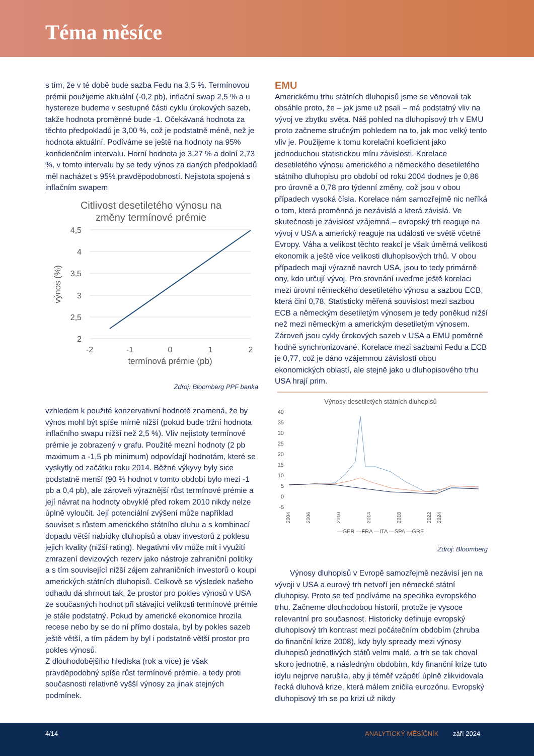Téma měsíce
s tím, že v té době bude sazba Fedu na 3,5 %. Termínovou prémii použijeme aktuální (-0,2 pb), inflační swap 2,5 % a u hystereze budeme v sestupné části cyklu úrokových sazeb, takže hodnota proměnné bude -1. Očekávaná hodnota za těchto předpokladů je 3,00 %, což je podstatně méně, než je hodnota aktuální. Podíváme se ještě na hodnoty na 95% konfidenčním intervalu. Horní hodnota je 3,27 % a dolní 2,73 %, v tomto intervalu by se tedy výnos za daných předpokladů měl nacházet s 95% pravděpodobností. Nejistota spojená s inflačním swapem
Citlivost desetiletého výnosu na
změny termínové prémie
4,5
4
3,5
3
2,5
2
-2
-1
0
1
2
termínová prémie (pb)
výnos (%)
Zdroj: Bloomberg PPF banka
vzhledem k použité konzervativní hodnotě znamená, že by výnos mohl být spíše mírně nižší (pokud bude tržní hodnota inflačního swapu nižší než 2,5 %). Vliv nejistoty termínové prémie je zobrazený v grafu. Použité mezní hodnoty (2 pb maximum a -1,5 pb minimum) odpovídají hodnotám, které se vyskytly od začátku roku 2014. Běžné výkyvy byly sice podstatně menší (90 % hodnot v tomto období bylo mezi -1 pb a 0,4 pb), ale zároveň výraznější růst termínové prémie a její návrat na hodnoty obvyklé před rokem 2010 nikdy nelze úplně vyloučit. Její potenciální zvýšení může například souviset s růstem amerického státního dluhu a s kombinací dopadu větší nabídky dluhopisů a obav investorů z poklesu jejich kvality (nižší rating). Negativní vliv může mít i využití zmrazení devizových rezerv jako nástroje zahraniční politiky a s tím související nižší zájem zahraničních investorů o koupi amerických státních dluhopisů. Celkově se výsledek našeho odhadu dá shrnout tak, že prostor pro pokles výnosů v USA ze současných hodnot při stávající velikosti termínové prémie je stále podstatný. Pokud by americké ekonomice hrozila recese nebo by se do ní přímo dostala, byl by pokles sazeb ještě větší, a tím pádem by byl i podstatně větší prostor pro pokles výnosů.
Z dlouhodobějšího hlediska (rok a více) je však pravděpodobný spíše růst termínové prémie, a tedy proti současnosti relativně vyšší výnosy za jinak stejných podmínek.
EMU
Americkému trhu státních dluhopisů jsme se věnovali tak obsáhle proto, že – jak jsme už psali – má podstatný vliv na vývoj ve zbytku světa. Náš pohled na dluhopisový trh v EMU proto začneme stručným pohledem na to, jak moc velký tento vliv je. Použijeme k tomu korelační koeficient jako jednoduchou statistickou míru závislosti. Korelace desetiletého výnosu amerického a německého desetiletého státního dluhopisu pro období od roku 2004 dodnes je 0,86 pro úrovně a 0,78 pro týdenní změny, což jsou v obou případech vysoká čísla. Korelace nám samozřejmě nic neříká o tom, která proměnná je nezávislá a která závislá. Ve skutečnosti je závislost vzájemná – evropský trh reaguje na vývoj v USA a americký reaguje na události ve světě včetně Evropy. Váha a velikost těchto reakcí je však úměrná velikosti ekonomik a ještě více velikosti dluhopisových trhů. V obou případech mají výrazně navrch USA, jsou to tedy primárně ony, kdo určují vývoj. Pro srovnání uveďme ještě korelaci mezi úrovní německého desetiletého výnosu a sazbou ECB, která činí 0,78. Statisticky měřená souvislost mezi sazbou ECB a německým desetiletým výnosem je tedy poněkud nižší než mezi německým a americkým desetiletým výnosem. Zároveň jsou cykly úrokových sazeb v USA a EMU poměrně hodně synchronizované. Korelace mezi sazbami Fedu a ECB je 0,77, což je dáno vzájemnou závislostí obou ekonomických oblastí, ale stejně jako u dluhopisového trhu USA hrají prim.
Výnosy desetiletých státních dluhopisů
40
35
30
25
20
15
10
5
0
-5
2004
2006
2010
2014
2018
2022
2024
—GER —FRA —ITA —SPA —GRE
Zdroj: Bloomberg
Výnosy dluhopisů v Evropě samozřejmě nezávisí jen na vývoji v USA a eurový trh netvoří jen německé státní dluhopisy. Proto se teď podíváme na specifika evropského trhu. Začneme dlouhodobou historií, protože je vysoce relevantní pro současnost. Historicky definuje evropský dluhopisový trh kontrast mezi počátečním obdobím (zhruba do finanční krize 2008), kdy byly spready mezi výnosy dluhopisů jednotlivých států velmi malé, a trh se tak choval skoro jednotně, a následným obdobím, kdy finanční krize tuto idylu nejprve narušila, aby ji téměř vzápětí úplně zlikvidovala řecká dluhová krize, která málem zničila eurozónu. Evropský dluhopisový trh se po krizi už nikdy
4/14 ANALYTICKÝ MĚSÍČNÍK září 2024